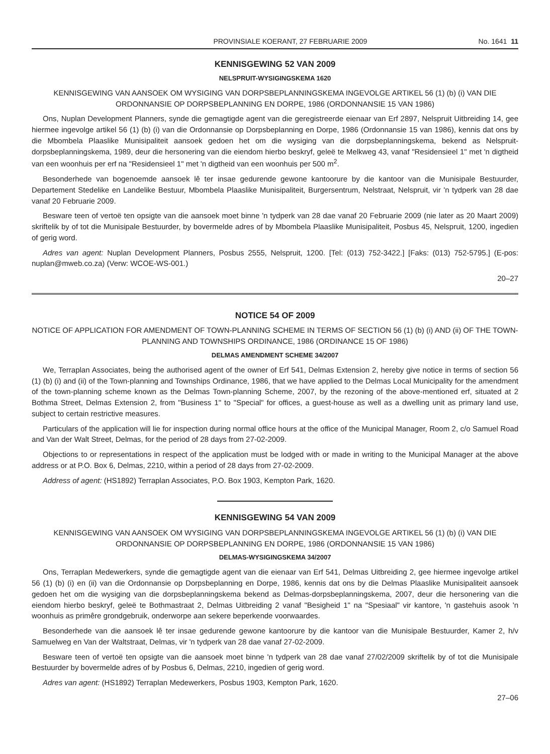PROVINSIALE KOERANT, 27 FEBRUARIE 2009 No. 1641 11
KENNISGEWING 52 VAN 2009
NELSPRUIT-WYSIGINGSKEMA 1620
KENNISGEWING VAN AANSOEK OM WYSIGING VAN DORPSBEPLANNINGSKEMA INGEVOLGE ARTIKEL 56 (1) (b) (i) VAN DIE ORDONNANSIE OP DORPSBEPLANNING EN DORPE, 1986 (ORDONNANSIE 15 VAN 1986)
Ons, Nuplan Development Planners, synde die gemagtigde agent van die geregistreerde eienaar van Erf 2897, Nelspruit Uitbreiding 14, gee hiermee ingevolge artikel 56 (1) (b) (i) van die Ordonnansie op Dorpsbeplanning en Dorpe, 1986 (Ordonnansie 15 van 1986), kennis dat ons by die Mbombela Plaaslike Munisipaliteit aansoek gedoen het om die wysiging van die dorpsbeplanningskema, bekend as Nelspruit-dorpsbeplanningskema, 1989, deur die hersonering van die eiendom hierbo beskryf, geleë te Melkweg 43, vanaf "Residensieel 1" met 'n digtheid van een woonhuis per erf na "Residensieel 1" met 'n digtheid van een woonhuis per 500 m<sup>2</sup>.
Besonderhede van bogenoemde aansoek lê ter insae gedurende gewone kantoorure by die kantoor van die Munisipale Bestuurder, Departement Stedelike en Landelike Bestuur, Mbombela Plaaslike Munisipaliteit, Burgersentrum, Nelstraat, Nelspruit, vir 'n tydperk van 28 dae vanaf 20 Februarie 2009.
Besware teen of vertoë ten opsigte van die aansoek moet binne 'n tydperk van 28 dae vanaf 20 Februarie 2009 (nie later as 20 Maart 2009) skriftelik by of tot die Munisipale Bestuurder, by bovermelde adres of by Mbombela Plaaslike Munisipaliteit, Posbus 45, Nelspruit, 1200, ingedien of gerig word.
Adres van agent: Nuplan Development Planners, Posbus 2555, Nelspruit, 1200. [Tel: (013) 752-3422.] [Faks: (013) 752-5795.] (E-pos: nuplan@mweb.co.za) (Verw: WCOE-WS-001.)
20–27
NOTICE 54 OF 2009
NOTICE OF APPLICATION FOR AMENDMENT OF TOWN-PLANNING SCHEME IN TERMS OF SECTION 56 (1) (b) (i) AND (ii) OF THE TOWN-PLANNING AND TOWNSHIPS ORDINANCE, 1986 (ORDINANCE 15 OF 1986)
DELMAS AMENDMENT SCHEME 34/2007
We, Terraplan Associates, being the authorised agent of the owner of Erf 541, Delmas Extension 2, hereby give notice in terms of section 56 (1) (b) (i) and (ii) of the Town-planning and Townships Ordinance, 1986, that we have applied to the Delmas Local Municipality for the amendment of the town-planning scheme known as the Delmas Town-planning Scheme, 2007, by the rezoning of the above-mentioned erf, situated at 2 Bothma Street, Delmas Extension 2, from "Business 1" to "Special" for offices, a guest-house as well as a dwelling unit as primary land use, subject to certain restrictive measures.
Particulars of the application will lie for inspection during normal office hours at the office of the Municipal Manager, Room 2, c/o Samuel Road and Van der Walt Street, Delmas, for the period of 28 days from 27-02-2009.
Objections to or representations in respect of the application must be lodged with or made in writing to the Municipal Manager at the above address or at P.O. Box 6, Delmas, 2210, within a period of 28 days from 27-02-2009.
Address of agent: (HS1892) Terraplan Associates, P.O. Box 1903, Kempton Park, 1620.
KENNISGEWING 54 VAN 2009
KENNISGEWING VAN AANSOEK OM WYSIGING VAN DORPSBEPLANNINGSKEMA INGEVOLGE ARTIKEL 56 (1) (b) (i) VAN DIE ORDONNANSIE OP DORPSBEPLANNING EN DORPE, 1986 (ORDONNANSIE 15 VAN 1986)
DELMAS-WYSIGINGSKEMA 34/2007
Ons, Terraplan Medewerkers, synde die gemagtigde agent van die eienaar van Erf 541, Delmas Uitbreiding 2, gee hiermee ingevolge artikel 56 (1) (b) (i) en (ii) van die Ordonnansie op Dorpsbeplanning en Dorpe, 1986, kennis dat ons by die Delmas Plaaslike Munisipaliteit aansoek gedoen het om die wysiging van die dorpsbeplanningskema bekend as Delmas-dorpsbeplanningskema, 2007, deur die hersonering van die eiendom hierbo beskryf, geleë te Bothmastraat 2, Delmas Uitbreiding 2 vanaf "Besigheid 1" na "Spesiaal" vir kantore, 'n gastehuis asook 'n woonhuis as primêre grondgebruik, onderworpe aan sekere beperkende voorwaardes.
Besonderhede van die aansoek lê ter insae gedurende gewone kantoorure by die kantoor van die Munisipale Bestuurder, Kamer 2, h/v Samuelweg en Van der Waltstraat, Delmas, vir 'n tydperk van 28 dae vanaf 27-02-2009.
Besware teen of vertoë ten opsigte van die aansoek moet binne 'n tydperk van 28 dae vanaf 27/02/2009 skriftelik by of tot die Munisipale Bestuurder by bovermelde adres of by Posbus 6, Delmas, 2210, ingedien of gerig word.
Adres van agent: (HS1892) Terraplan Medewerkers, Posbus 1903, Kempton Park, 1620.
27–06